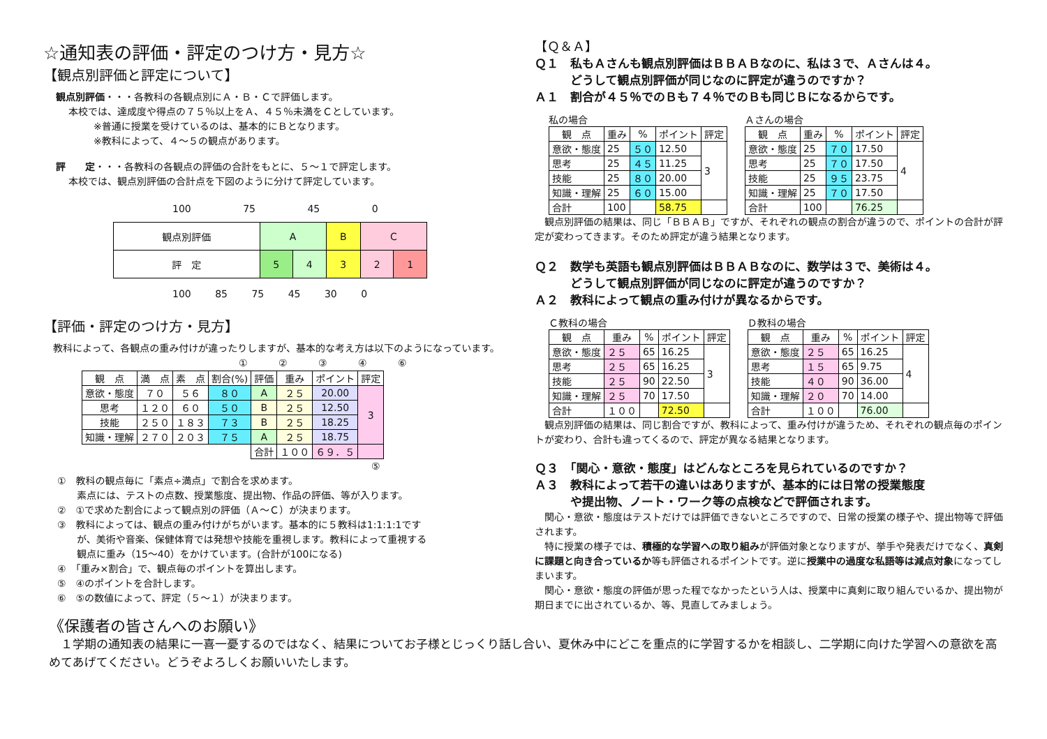☆通知表の評価・評定のつけ方・見方☆
【観点別評価と評定について】
観点別評価・・・各教科の各観点別にＡ・Ｂ・Ｃで評価します。
本校では、達成度や得点の７５％以上をＡ、４５％未満をＣとしています。
※普通に授業を受けているのは、基本的にＢとなります。
※教科によって、４～５の観点があります。
評　　定・・・各教科の各観点の評価の合計をもとに、５～１で評定します。
本校では、観点別評価の合計点を下図のように分けて評定しています。
100 75 45 0
| 観点別評価 | A | | B | C | |
| 評 定 | 5 | 4 | 3 | 2 | 1 |
100 85 75 45 30 0
【評価・評定のつけ方・見方】
　教科によって、各観点の重み付けが違ったりしますが、基本的な考え方は以下のようになっています。
① ② ③ ④ ⑥
| 観 点 | 満 点 | 素 点 | 割合(%) | 評価 | 重み | ポイント | 評定 |
| --- | --- | --- | --- | --- | --- | --- | --- |
| 意欲・態度 | ７０ | ５６ | ８０ | A | ２５ | 20.00 | 3 |
| 思考 | １２０ | ６０ | ５０ | B | ２５ | 12.50 | |
| 技能 | ２５０ | １８３ | ７３ | B | ２５ | 18.25 | |
| 知識・理解 | ２７０ | ２０３ | ７５ | A | ２５ | 18.75 | |
| | | | | 合計 | １００ | ６９．５ | |
⑤
①　教科の観点毎に「素点÷満点」で割合を求めます。
　　素点には、テストの点数、授業態度、提出物、作品の評価、等が入ります。
②　①で求めた割合によって観点別の評価（Ａ～Ｃ）が決まります。
③　教科によっては、観点の重み付けがちがいます。基本的に５教科は1:1:1:1です
　　が、美術や音楽、保健体育では発想や技能を重視します。教科によって重視する
　　観点に重み（15～40）をかけています。(合計が100になる)
④　「重み×割合」で、観点毎のポイントを算出します。
⑤　④のポイントを合計します。
⑥　⑤の数値によって、評定（５～１）が決まります。
【Ｑ＆Ａ】
Ｑ１　私もＡさんも観点別評価はＢＢＡＢなのに、私は３で、Ａさんは４。
　　　どうして観点別評価が同じなのに評定が違うのですか？
Ａ１　割合が４５％でのＢも７４％でのＢも同じＢになるからです。
私の場合
| 観 点 | 重み | % | ポイント | 評定 |
| --- | --- | --- | --- | --- |
| 意欲・態度 | 25 | ５０ | 12.50 | 3 |
| 思考 | 25 | ４５ | 11.25 | |
| 技能 | 25 | ８０ | 20.00 | |
| 知識・理解 | 25 | ６０ | 15.00 | |
| 合計 | 100 | | 58.75 | |
Ａさんの場合
| 観 点 | 重み | % | ポイント | 評定 |
| --- | --- | --- | --- | --- |
| 意欲・態度 | 25 | ７０ | 17.50 | 4 |
| 思考 | 25 | ７０ | 17.50 | |
| 技能 | 25 | ９５ | 23.75 | |
| 知識・理解 | 25 | ７０ | 17.50 | |
| 合計 | 100 | | 76.25 | |
　観点別評価の結果は、同じ「ＢＢＡＢ」ですが、それぞれの観点の割合が違うので、ポイントの合計が評定が変わってきます。そのため評定が違う結果となります。
Ｑ２　数学も英語も観点別評価はＢＢＡＢなのに、数学は３で、美術は４。
　　　どうして観点別評価が同じなのに評定が違うのですか？
Ａ２　教科によって観点の重み付けが異なるからです。
Ｃ教科の場合
| 観 点 | 重み | % | ポイント | 評定 |
| --- | --- | --- | --- | --- |
| 意欲・態度 | ２５ | 65 | 16.25 | 3 |
| 思考 | ２５ | 65 | 16.25 | |
| 技能 | ２５ | 90 | 22.50 | |
| 知識・理解 | ２５ | 70 | 17.50 | |
| 合計 | １００ | | 72.50 | |
Ｄ教科の場合
| 観 点 | 重み | % | ポイント | 評定 |
| --- | --- | --- | --- | --- |
| 意欲・態度 | ２５ | 65 | 16.25 | 4 |
| 思考 | １５ | 65 | 9.75 | |
| 技能 | ４０ | 90 | 36.00 | |
| 知識・理解 | ２０ | 70 | 14.00 | |
| 合計 | １００ | | 76.00 | |
　観点別評価の結果は、同じ割合ですが、教科によって、重み付けが違うため、それぞれの観点毎のポイントが変わり、合計も違ってくるので、評定が異なる結果となります。
Ｑ３　「関心・意欲・態度」はどんなところを見られているのですか？
Ａ３　教科によって若干の違いはありますが、基本的には日常の授業態度
　　　や提出物、ノート・ワーク等の点検などで評価されます。
　関心・意欲・態度はテストだけでは評価できないところですので、日常の授業の様子や、提出物等で評価されます。
　特に授業の様子では、積極的な学習への取り組みが評価対象となりますが、挙手や発表だけでなく、真剣に課題と向き合っているか等も評価されるポイントです。逆に授業中の過度な私語等は減点対象になってしまいます。
　関心・意欲・態度の評価が思った程でなかったという人は、授業中に真剣に取り組んでいるか、提出物が期日までに出されているか、等、見直してみましょう。
《保護者の皆さんへのお願い》
　１学期の通知表の結果に一喜一憂するのではなく、結果についてお子様とじっくり話し合い、夏休み中にどこを重点的に学習するかを相談し、二学期に向けた学習への意欲を高めてあげてください。どうぞよろしくお願いいたします。